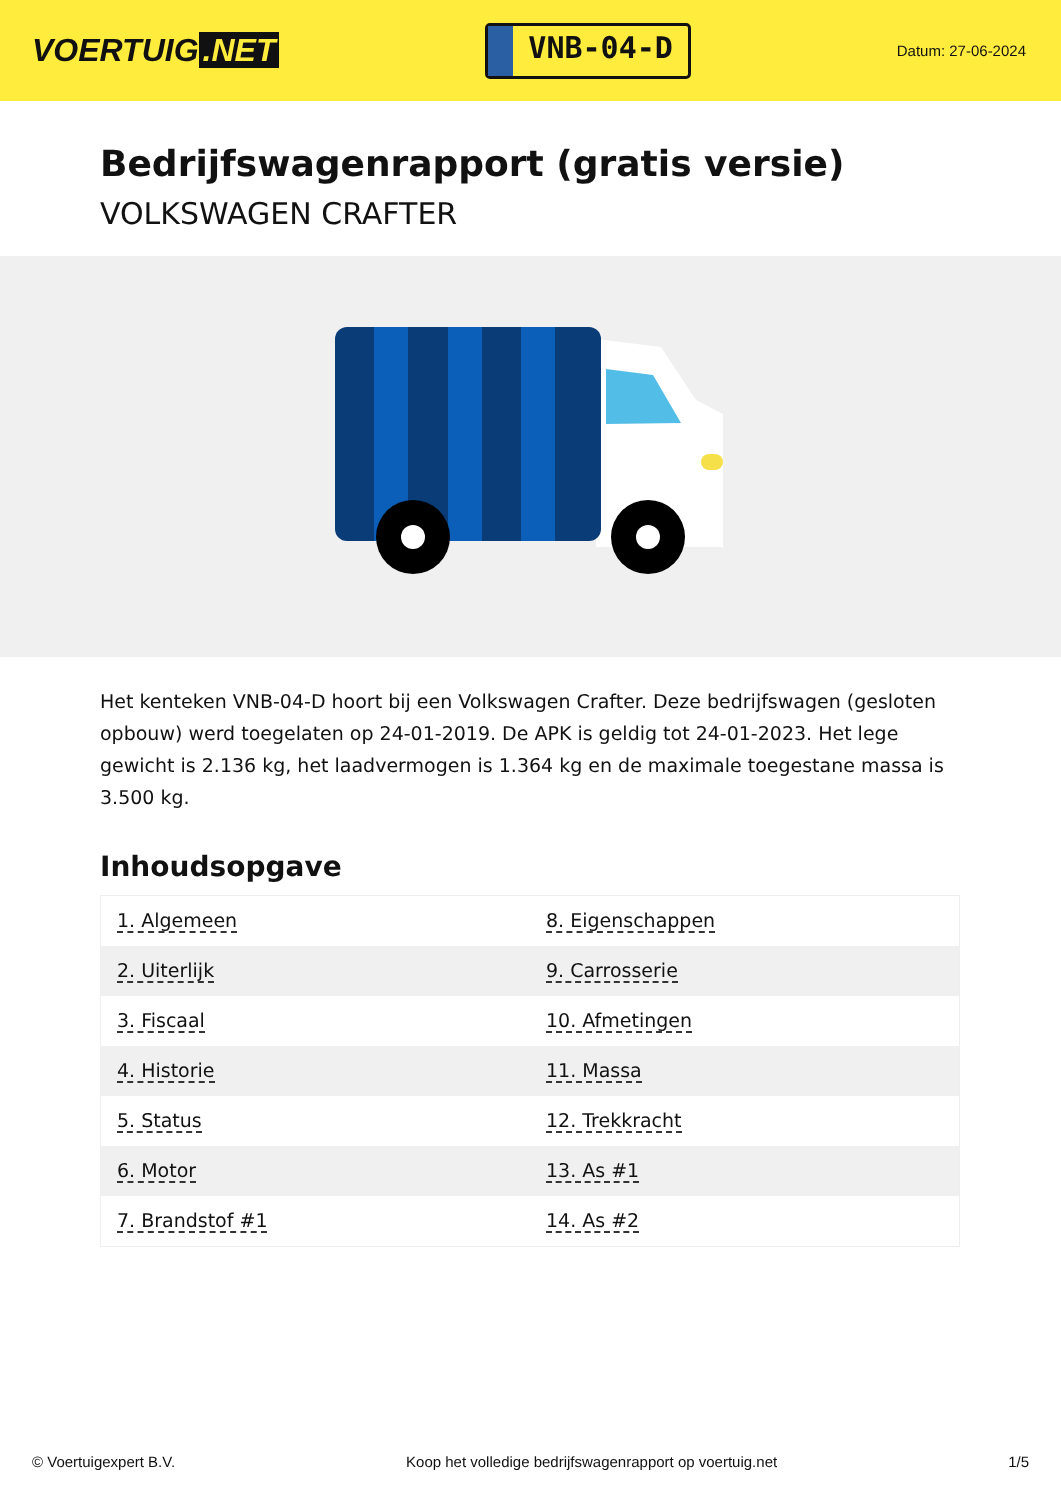VOERTUIG.NET
VNB-04-D
Datum: 27-06-2024
Bedrijfswagenrapport (gratis versie)
VOLKSWAGEN CRAFTER
Het kenteken VNB-04-D hoort bij een Volkswagen Crafter. Deze bedrijfswagen (gesloten opbouw) werd toegelaten op 24-01-2019. De APK is geldig tot 24-01-2023. Het lege gewicht is 2.136 kg, het laadvermogen is 1.364 kg en de maximale toegestane massa is 3.500 kg.
Inhoudsopgave
| 1. Algemeen | 8. Eigenschappen |
| 2. Uiterlijk | 9. Carrosserie |
| 3. Fiscaal | 10. Afmetingen |
| 4. Historie | 11. Massa |
| 5. Status | 12. Trekkracht |
| 6. Motor | 13. As #1 |
| 7. Brandstof #1 | 14. As #2 |
© Voertuigexpert B.V. Koop het volledige bedrijfswagenrapport op voertuig.net 1/5